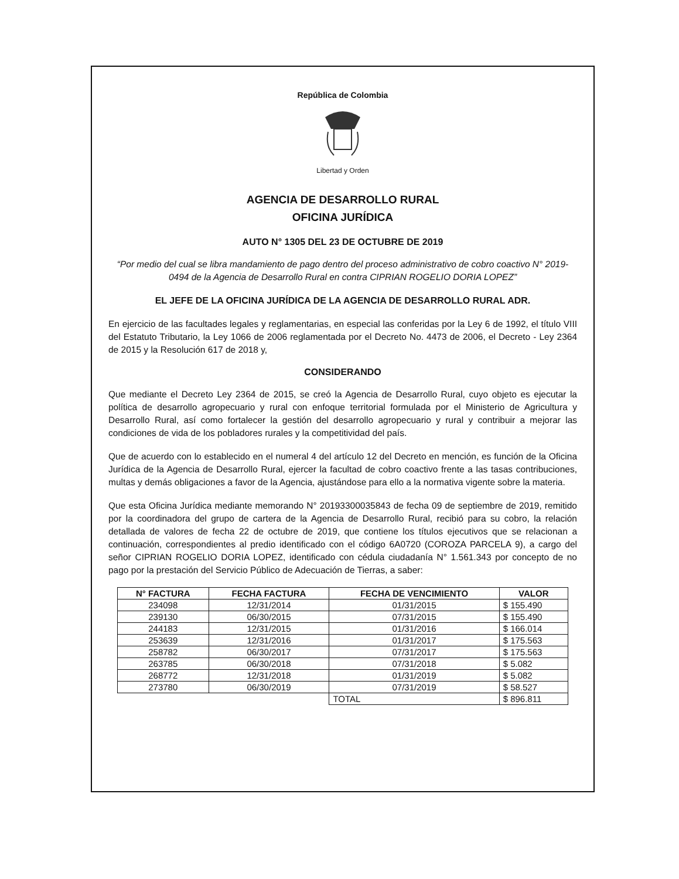República de Colombia
Libertad y Orden
AGENCIA DE DESARROLLO RURAL
OFICINA JURÍDICA
AUTO N° 1305 DEL 23 DE OCTUBRE DE 2019
“Por medio del cual se libra mandamiento de pago dentro del proceso administrativo de cobro coactivo N° 2019-0494 de la Agencia de Desarrollo Rural en contra CIPRIAN ROGELIO DORIA LOPEZ”
EL JEFE DE LA OFICINA JURÍDICA DE LA AGENCIA DE DESARROLLO RURAL ADR.
En ejercicio de las facultades legales y reglamentarias, en especial las conferidas por la Ley 6 de 1992, el título VIII del Estatuto Tributario, la Ley 1066 de 2006 reglamentada por el Decreto No. 4473 de 2006, el Decreto - Ley 2364 de 2015 y la Resolución 617 de 2018 y,
CONSIDERANDO
Que mediante el Decreto Ley 2364 de 2015, se creó la Agencia de Desarrollo Rural, cuyo objeto es ejecutar la política de desarrollo agropecuario y rural con enfoque territorial formulada por el Ministerio de Agricultura y Desarrollo Rural, así como fortalecer la gestión del desarrollo agropecuario y rural y contribuir a mejorar las condiciones de vida de los pobladores rurales y la competitividad del país.
Que de acuerdo con lo establecido en el numeral 4 del artículo 12 del Decreto en mención, es función de la Oficina Jurídica de la Agencia de Desarrollo Rural, ejercer la facultad de cobro coactivo frente a las tasas contribuciones, multas y demás obligaciones a favor de la Agencia, ajustándose para ello a la normativa vigente sobre la materia.
Que esta Oficina Jurídica mediante memorando N° 20193300035843 de fecha 09 de septiembre de 2019, remitido por la coordinadora del grupo de cartera de la Agencia de Desarrollo Rural, recibió para su cobro, la relación detallada de valores de fecha 22 de octubre de 2019, que contiene los títulos ejecutivos que se relacionan a continuación, correspondientes al predio identificado con el código 6A0720 (COROZA PARCELA 9), a cargo del señor CIPRIAN ROGELIO DORIA LOPEZ, identificado con cédula ciudadanía N° 1.561.343 por concepto de no pago por la prestación del Servicio Público de Adecuación de Tierras, a saber:
| N° FACTURA | FECHA FACTURA | FECHA DE VENCIMIENTO | VALOR |
| --- | --- | --- | --- |
| 234098 | 12/31/2014 | 01/31/2015 | $ 155.490 |
| 239130 | 06/30/2015 | 07/31/2015 | $ 155.490 |
| 244183 | 12/31/2015 | 01/31/2016 | $ 166.014 |
| 253639 | 12/31/2016 | 01/31/2017 | $ 175.563 |
| 258782 | 06/30/2017 | 07/31/2017 | $ 175.563 |
| 263785 | 06/30/2018 | 07/31/2018 | $ 5.082 |
| 268772 | 12/31/2018 | 01/31/2019 | $ 5.082 |
| 273780 | 06/30/2019 | 07/31/2019 | $ 58.527 |
| | | TOTAL | $ 896.811 |